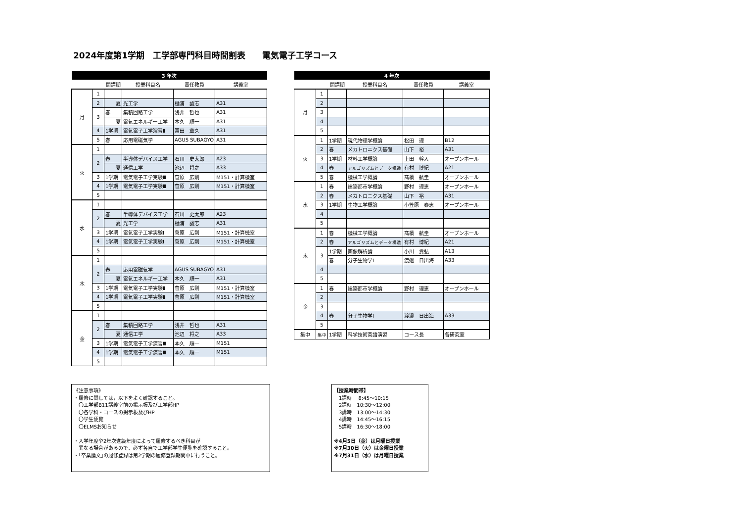2024年度第1学期　工学部専門科目時間割表　　電気電子工学コース
| 3 年次 | | | | | |
| --- | --- | --- | --- | --- | --- |
| | | 開講期 | 授業科目名 | 責任教員 | 講義室 |
| 月 | 1 | | | | |
| | 2 | 夏 | 光工学 | 樋浦 諭志 | A31 |
| | 3 | 春 | 集積回路工学 | 浅井 哲也 | A31 |
| | | 夏 | 電気エネルギー工学 | 本久 順一 | A31 |
| | 4 | 1学期 | 電気電子工学演習Ⅱ | 富田 章久 | A31 |
| | 5 | 春 | 応用電磁気学 | AGUS SUBAGYO | A31 |
| 火 | 1 | | | | |
| | 2 | 春 | 半導体デバイス工学 | 石川 史太郎 | A23 |
| | | 夏 | 通信工学 | 池辺 将之 | A33 |
| | 3 | 1学期 | 電気電子工学実験Ⅲ | 菅原 広剛 | M151・計算機室 |
| | 4 | 1学期 | 電気電子工学実験Ⅲ | 菅原 広剛 | M151・計算機室 |
| | 5 | | | | |
| 水 | 1 | | | | |
| | 2 | 春 | 半導体デバイス工学 | 石川 史太郎 | A23 |
| | | 夏 | 光工学 | 樋浦 諭志 | A31 |
| | 3 | 1学期 | 電気電子工学実験Ⅰ | 菅原 広剛 | M151・計算機室 |
| | 4 | 1学期 | 電気電子工学実験Ⅰ | 菅原 広剛 | M151・計算機室 |
| | 5 | | | | |
| 木 | 1 | | | | |
| | 2 | 春 | 応用電磁気学 | AGUS SUBAGYO | A31 |
| | | 夏 | 電気エネルギー工学 | 本久 順一 | A31 |
| | 3 | 1学期 | 電気電子工学実験Ⅱ | 菅原 広剛 | M151・計算機室 |
| | 4 | 1学期 | 電気電子工学実験Ⅱ | 菅原 広剛 | M151・計算機室 |
| | 5 | | | | |
| 金 | 1 | | | | |
| | 2 | 春 | 集積回路工学 | 浅井 哲也 | A31 |
| | | 夏 | 通信工学 | 池辺 将之 | A33 |
| | 3 | 1学期 | 電気電子工学演習Ⅲ | 本久 順一 | M151 |
| | 4 | 1学期 | 電気電子工学演習Ⅲ | 本久 順一 | M151 |
| | 5 | | | | |
| 4 年次 | | | | | |
| --- | --- | --- | --- | --- | --- |
| | | 開講期 | 授業科目名 | 責任教員 | 講義室 |
| 月 | 1 | | | | |
| | 2 | | | | |
| | 3 | | | | |
| | 4 | | | | |
| | 5 | | | | |
| 火 | 1 | 1学期 | 現代物理学概論 | 松田 理 | B12 |
| | 2 | 春 | メカトロニクス基礎 | 山下 裕 | A31 |
| | 3 | 1学期 | 材料工学概論 | 上田 幹人 | オープンホール |
| | 4 | 春 | アルゴリズムとデータ構造 | 有村 博紀 | A21 |
| | 5 | 春 | 機械工学概論 | 髙橋 航圭 | オープンホール |
| 水 | 1 | 春 | 建築都市学概論 | 野村 理恵 | オープンホール |
| | 2 | 春 | メカトロニクス基礎 | 山下 裕 | A31 |
| | 3 | 1学期 | 生物工学概論 | 小笠原 泰志 | オープンホール |
| | 4 | | | | |
| | 5 | | | | |
| 木 | 1 | 春 | 機械工学概論 | 髙橋 航圭 | オープンホール |
| | 2 | 春 | アルゴリズムとデータ構造 | 有村 博紀 | A21 |
| | 3 | 1学期 | 画像解析論 | 小川 貴弘 | A13 |
| | | 春 | 分子生物学Ⅰ | 渡邉 日出海 | A33 |
| | 4 | | | | |
| | 5 | | | | |
| 金 | 1 | 春 | 建築都市学概論 | 野村 理恵 | オープンホール |
| | 2 | | | | |
| | 3 | | | | |
| | 4 | 春 | 分子生物学Ⅰ | 渡邉 日出海 | A33 |
| | 5 | | | | |
| 集中 | 集中 | 1学期 | 科学技術英語演習 | コース長 | 各研究室 |
《注意事項》
・履修に関しては，以下をよく確認すること。
　〇工学部B11講義室前の掲示板及び工学部HP
　〇各学科・コースの掲示板及びHP
　〇学生便覧
　〇ELMSお知らせ
・入学年度や2年次進級年度によって履修するべき科目が
　異なる場合があるので、必ず各自で工学部学生便覧を確認すること。
・｢卒業論文｣の履修登録は第2学期の履修登録期間中に行うこと。
【授業時間帯】
　1講時　 8:45～10:15
　2講時　10:30～12:00
　3講時　13:00～14:30
　4講時　14:45～16:15
　5講時　16:30～18:00
※4月5日（金）は月曜日授業
※7月30日（火）は金曜日授業
※7月31日（水）は月曜日授業